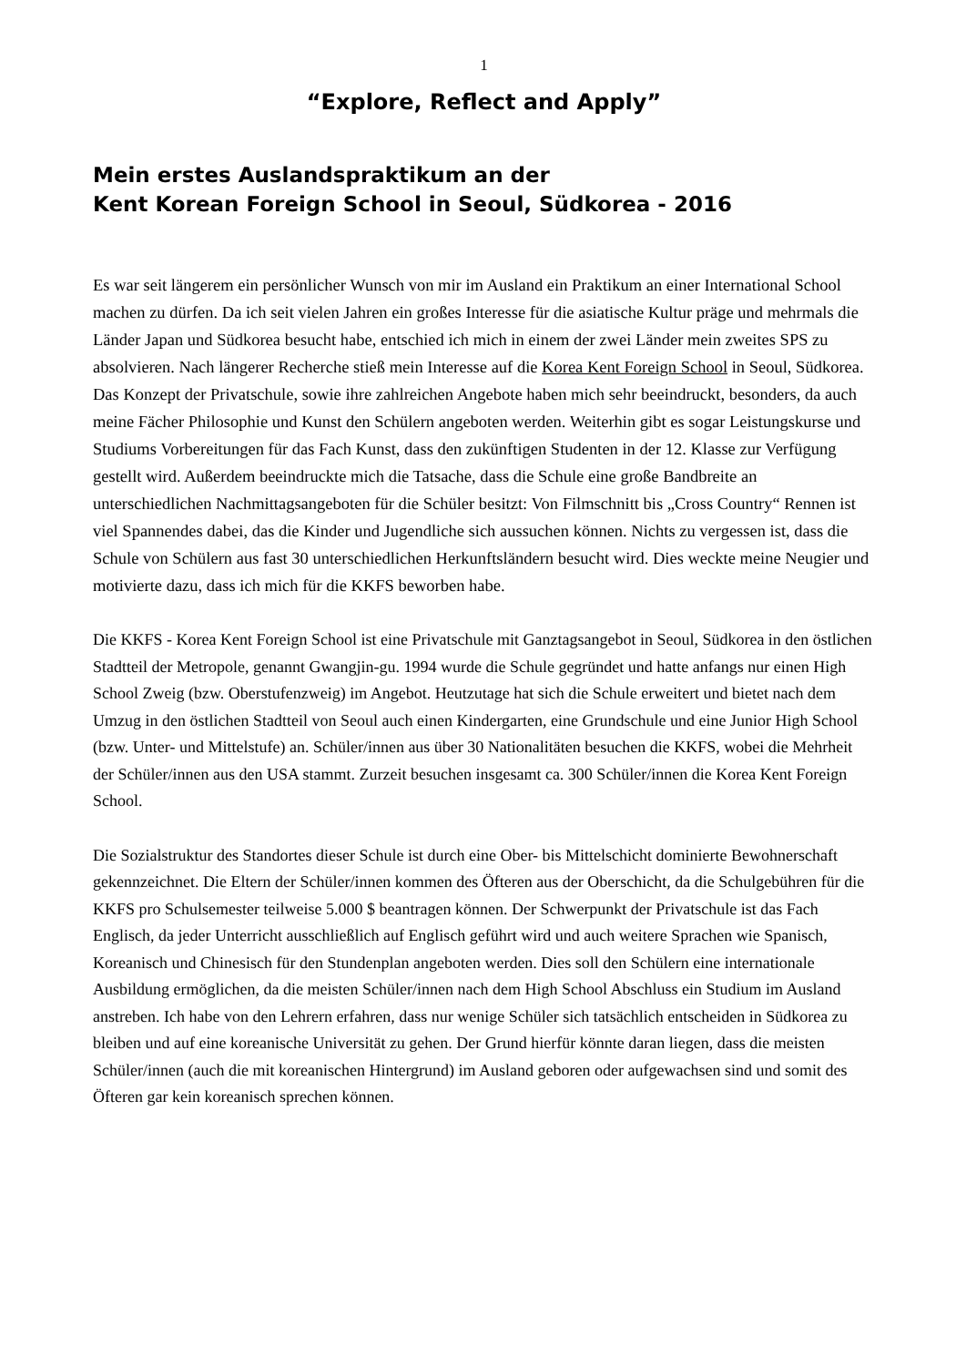1
“Explore, Reflect and Apply”
Mein erstes Auslandspraktikum an der
Kent Korean Foreign School in Seoul, Südkorea - 2016
Es war seit längerem ein persönlicher Wunsch von mir im Ausland ein Praktikum an einer International School machen zu dürfen. Da ich seit vielen Jahren ein großes Interesse für die asiatische Kultur präge und mehrmals die Länder Japan und Südkorea besucht habe, entschied ich mich in einem der zwei Länder mein zweites SPS zu absolvieren. Nach längerer Recherche stieß mein Interesse auf die Korea Kent Foreign School in Seoul, Südkorea. Das Konzept der Privatschule, sowie ihre zahlreichen Angebote haben mich sehr beeindruckt, besonders, da auch meine Fächer Philosophie und Kunst den Schülern angeboten werden. Weiterhin gibt es sogar Leistungskurse und Studiums Vorbereitungen für das Fach Kunst, dass den zukünftigen Studenten in der 12. Klasse zur Verfügung gestellt wird. Außerdem beeindruckte mich die Tatsache, dass die Schule eine große Bandbreite an unterschiedlichen Nachmittagsangeboten für die Schüler besitzt: Von Filmschnitt bis „Cross Country“ Rennen ist viel Spannendes dabei, das die Kinder und Jugendliche sich aussuchen können. Nichts zu vergessen ist, dass die Schule von Schülern aus fast 30 unterschiedlichen Herkunftsländern besucht wird. Dies weckte meine Neugier und motivierte dazu, dass ich mich für die KKFS beworben habe.
Die KKFS - Korea Kent Foreign School ist eine Privatschule mit Ganztagsangebot in Seoul, Südkorea in den östlichen Stadtteil der Metropole, genannt Gwangjin-gu. 1994 wurde die Schule gegründet und hatte anfangs nur einen High School Zweig (bzw. Oberstufenzweig) im Angebot. Heutzutage hat sich die Schule erweitert und bietet nach dem Umzug in den östlichen Stadtteil von Seoul auch einen Kindergarten, eine Grundschule und eine Junior High School (bzw. Unter- und Mittelstufe) an. Schüler/innen aus über 30 Nationalitäten besuchen die KKFS, wobei die Mehrheit der Schüler/innen aus den USA stammt. Zurzeit besuchen insgesamt ca. 300 Schüler/innen die Korea Kent Foreign School.
Die Sozialstruktur des Standortes dieser Schule ist durch eine Ober- bis Mittelschicht dominierte Bewohnerschaft gekennzeichnet. Die Eltern der Schüler/innen kommen des Öfteren aus der Oberschicht, da die Schulgebühren für die KKFS pro Schulsemester teilweise 5.000 $ beantragen können. Der Schwerpunkt der Privatschule ist das Fach Englisch, da jeder Unterricht ausschließlich auf Englisch geführt wird und auch weitere Sprachen wie Spanisch, Koreanisch und Chinesisch für den Stundenplan angeboten werden. Dies soll den Schülern eine internationale Ausbildung ermöglichen, da die meisten Schüler/innen nach dem High School Abschluss ein Studium im Ausland anstreben. Ich habe von den Lehrern erfahren, dass nur wenige Schüler sich tatsächlich entscheiden in Südkorea zu bleiben und auf eine koreanische Universität zu gehen. Der Grund hierfür könnte daran liegen, dass die meisten Schüler/innen (auch die mit koreanischen Hintergrund) im Ausland geboren oder aufgewachsen sind und somit des Öfteren gar kein koreanisch sprechen können.